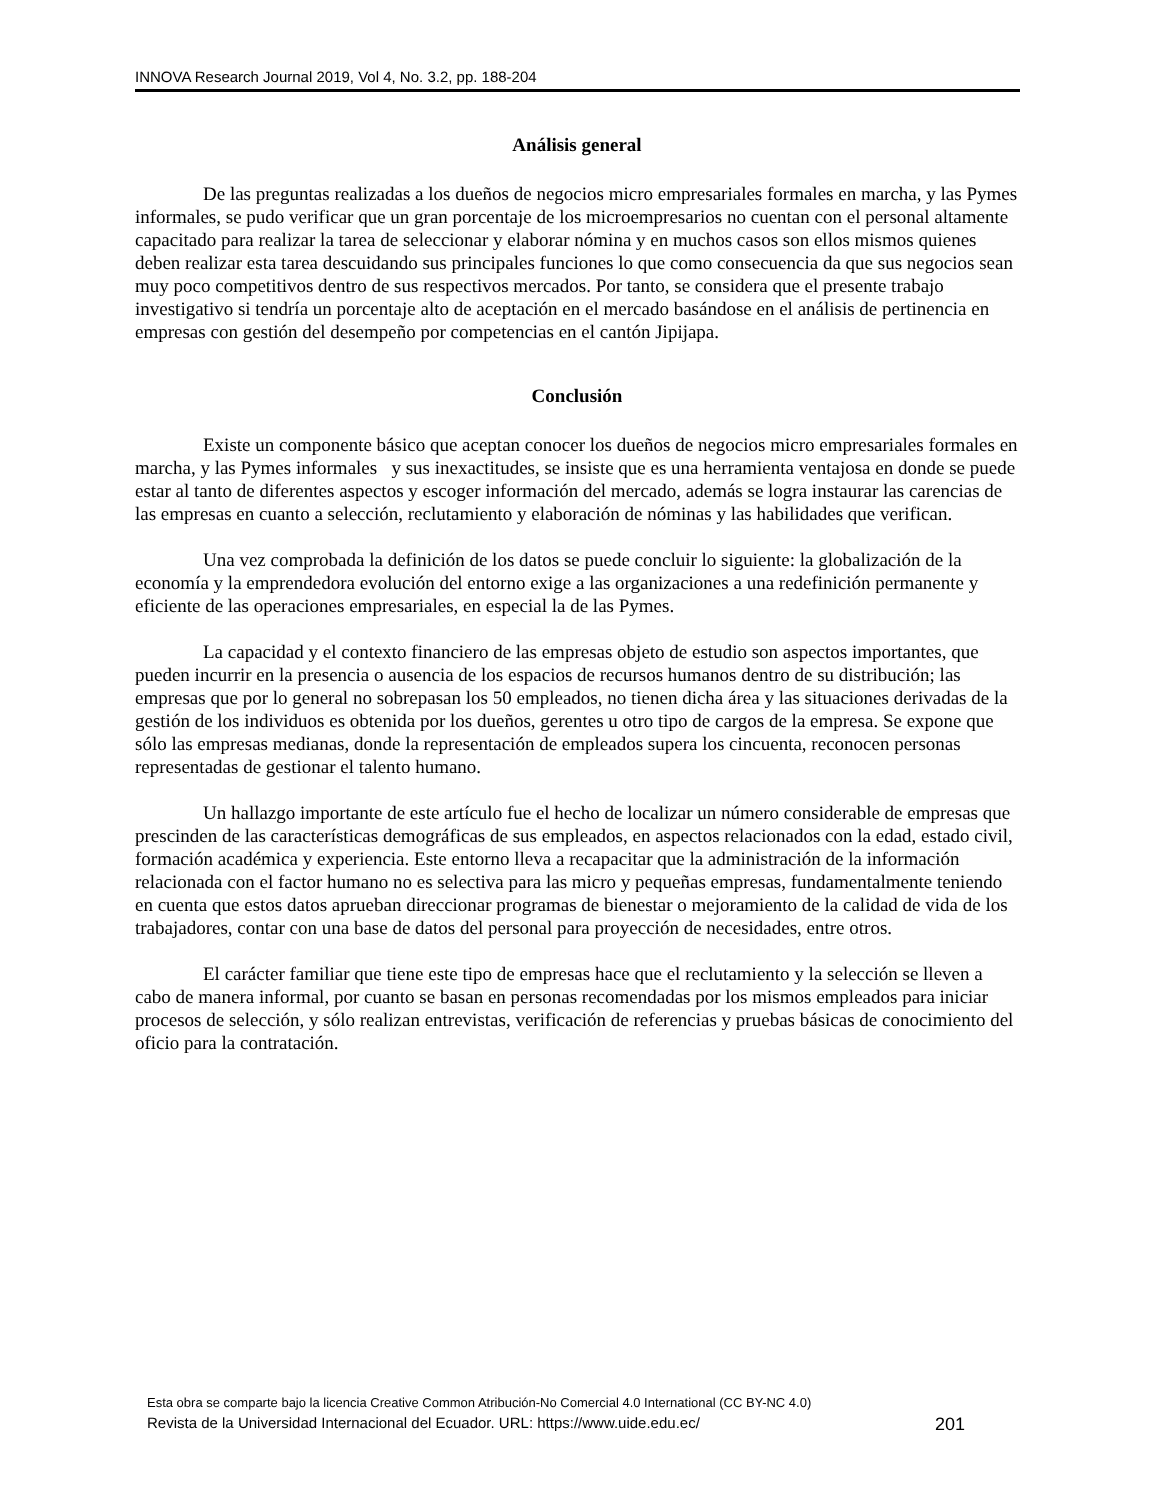INNOVA Research Journal 2019, Vol 4, No. 3.2, pp. 188-204
Análisis general
De las preguntas realizadas a los dueños de negocios micro empresariales formales en marcha, y las Pymes informales, se pudo verificar que un gran porcentaje de los microempresarios no cuentan con el personal altamente capacitado para realizar la tarea de seleccionar y elaborar nómina y en muchos casos son ellos mismos quienes deben realizar esta tarea descuidando sus principales funciones lo que como consecuencia da que sus negocios sean muy poco competitivos dentro de sus respectivos mercados. Por tanto, se considera que el presente trabajo investigativo si tendría un porcentaje alto de aceptación en el mercado basándose en el análisis de pertinencia en empresas con gestión del desempeño por competencias en el cantón Jipijapa.
Conclusión
Existe un componente básico que aceptan conocer los dueños de negocios micro empresariales formales en marcha, y las Pymes informales y sus inexactitudes, se insiste que es una herramienta ventajosa en donde se puede estar al tanto de diferentes aspectos y escoger información del mercado, además se logra instaurar las carencias de las empresas en cuanto a selección, reclutamiento y elaboración de nóminas y las habilidades que verifican.
Una vez comprobada la definición de los datos se puede concluir lo siguiente: la globalización de la economía y la emprendedora evolución del entorno exige a las organizaciones a una redefinición permanente y eficiente de las operaciones empresariales, en especial la de las Pymes.
La capacidad y el contexto financiero de las empresas objeto de estudio son aspectos importantes, que pueden incurrir en la presencia o ausencia de los espacios de recursos humanos dentro de su distribución; las empresas que por lo general no sobrepasan los 50 empleados, no tienen dicha área y las situaciones derivadas de la gestión de los individuos es obtenida por los dueños, gerentes u otro tipo de cargos de la empresa. Se expone que sólo las empresas medianas, donde la representación de empleados supera los cincuenta, reconocen personas representadas de gestionar el talento humano.
Un hallazgo importante de este artículo fue el hecho de localizar un número considerable de empresas que prescinden de las características demográficas de sus empleados, en aspectos relacionados con la edad, estado civil, formación académica y experiencia. Este entorno lleva a recapacitar que la administración de la información relacionada con el factor humano no es selectiva para las micro y pequeñas empresas, fundamentalmente teniendo en cuenta que estos datos aprueban direccionar programas de bienestar o mejoramiento de la calidad de vida de los trabajadores, contar con una base de datos del personal para proyección de necesidades, entre otros.
El carácter familiar que tiene este tipo de empresas hace que el reclutamiento y la selección se lleven a cabo de manera informal, por cuanto se basan en personas recomendadas por los mismos empleados para iniciar procesos de selección, y sólo realizan entrevistas, verificación de referencias y pruebas básicas de conocimiento del oficio para la contratación.
Esta obra se comparte bajo la licencia Creative Common Atribución-No Comercial 4.0 International (CC BY-NC 4.0)
Revista de la Universidad Internacional del Ecuador. URL: https://www.uide.edu.ec/ 201